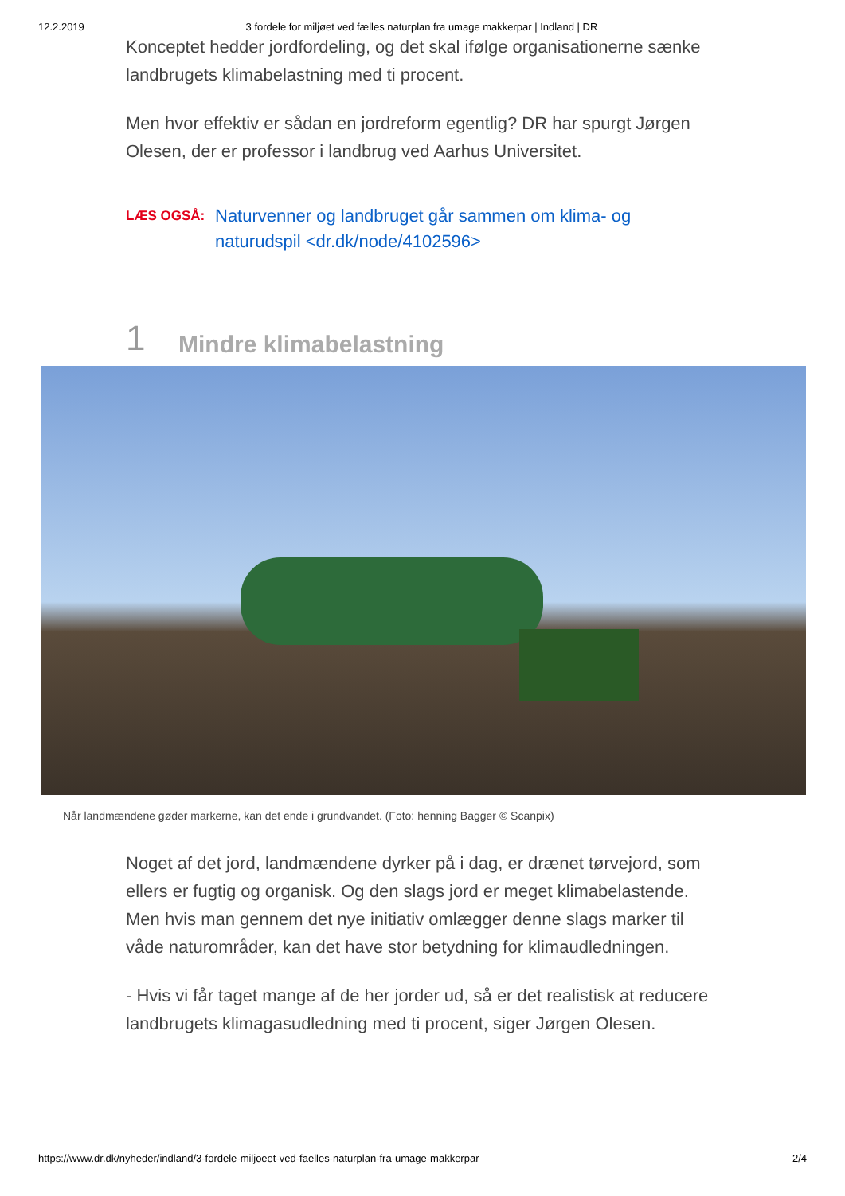12.2.2019 3 fordele for miljøet ved fælles naturplan fra umage makkerpar | Indland | DR
Konceptet hedder jordfordeling, og det skal ifølge organisationerne sænke landbrugets klimabelastning med ti procent.
Men hvor effektiv er sådan en jordreform egentlig? DR har spurgt Jørgen Olesen, der er professor i landbrug ved Aarhus Universitet.
LÆS OGSÅ: Naturvenner og landbruget går sammen om klima- og naturudspil <dr.dk/node/4102596>
1 Mindre klimabelastning
Når landmændene gøder markerne, kan det ende i grundvandet. (Foto: henning Bagger © Scanpix)
Noget af det jord, landmændene dyrker på i dag, er drænet tørvejord, som ellers er fugtig og organisk. Og den slags jord er meget klimabelastende. Men hvis man gennem det nye initiativ omlægger denne slags marker til våde naturområder, kan det have stor betydning for klimaudledningen.
- Hvis vi får taget mange af de her jorder ud, så er det realistisk at reducere landbrugets klimagasudledning med ti procent, siger Jørgen Olesen.
https://www.dr.dk/nyheder/indland/3-fordele-miljoeet-ved-faelles-naturplan-fra-umage-makkerpar 2/4